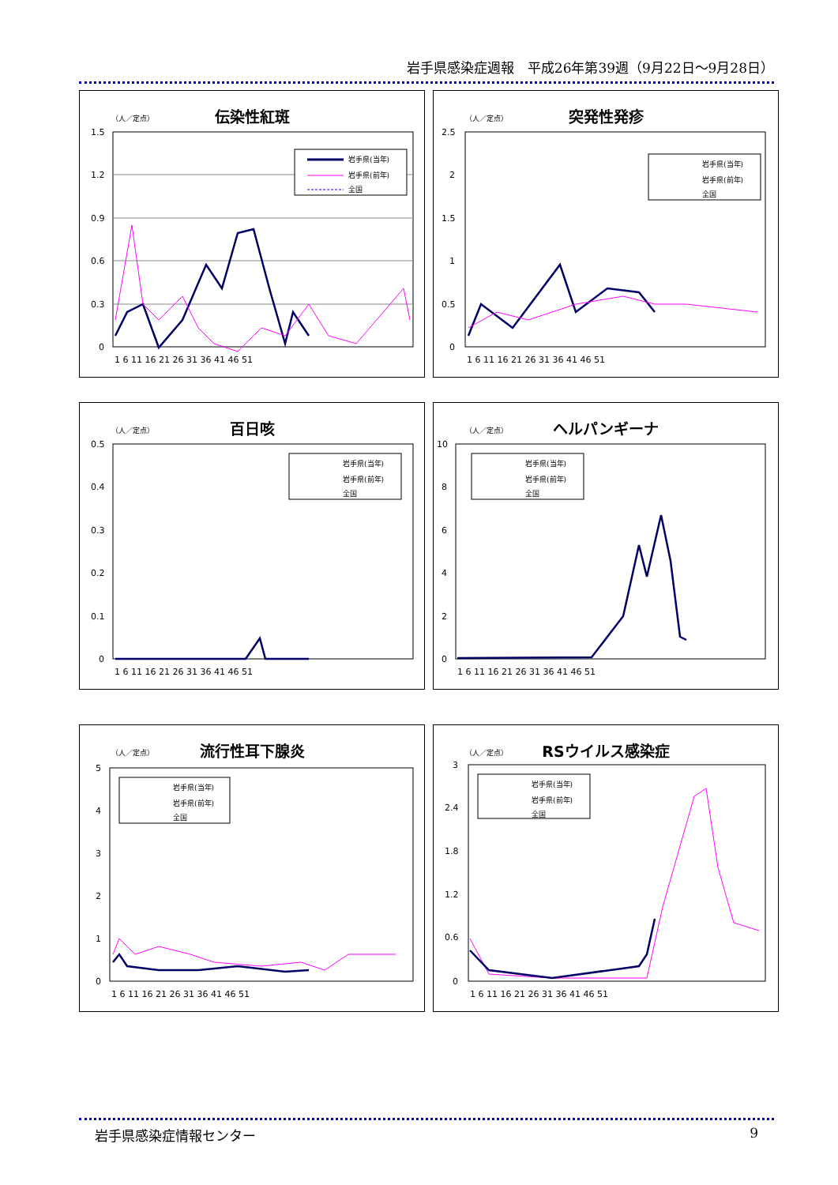岩手県感染症週報　平成26年第39週（9月22日～9月28日）
（人／定点）
伝染性紅斑
1.5
1.2
0.9
0.6
0.3
0
1 6 11 16 21 26 31 36 41 46 51
岩手県(当年)
岩手県(前年)
全国
（人／定点）
突発性発疹
2.5
2
1.5
1
0.5
0
1 6 11 16 21 26 31 36 41 46 51
岩手県(当年)
岩手県(前年)
全国
（人／定点）
百日咳
0.5
0.4
0.3
0.2
0.1
0
1 6 11 16 21 26 31 36 41 46 51
岩手県(当年)
岩手県(前年)
全国
（人／定点）
ヘルパンギーナ
10
8
6
4
2
0
1 6 11 16 21 26 31 36 41 46 51
岩手県(当年)
岩手県(前年)
全国
（人／定点）
流行性耳下腺炎
5
4
3
2
1
0
1 6 11 16 21 26 31 36 41 46 51
岩手県(当年)
岩手県(前年)
全国
（人／定点）
RSウイルス感染症
3
2.4
1.8
1.2
0.6
0
1 6 11 16 21 26 31 36 41 46 51
岩手県(当年)
岩手県(前年)
全国
岩手県感染症情報センター 9